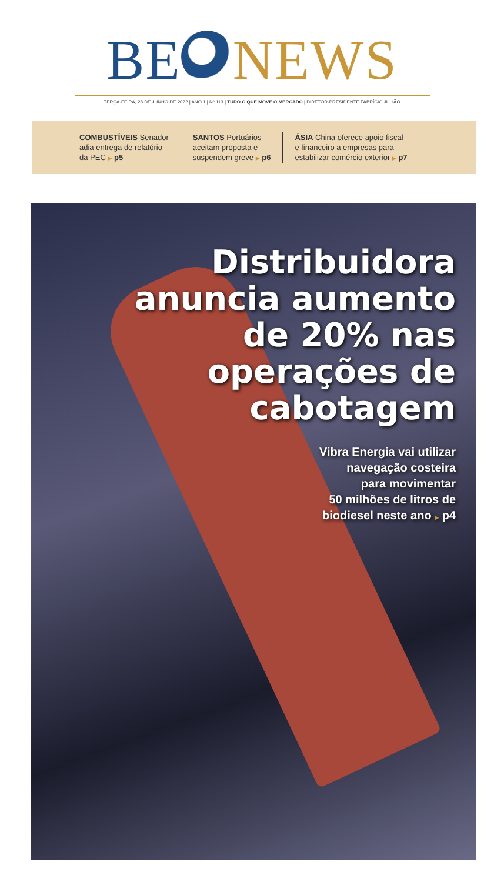BE NEWS
TERÇA-FEIRA, 28 DE JUNHO DE 2022 | ANO 1 | Nº 113 | TUDO O QUE MOVE O MERCADO | DIRETOR-PRESIDENTE FABRÍCIO JULIÃO
COMBUSTÍVEIS Senador
adia entrega de relatório
da PEC ▶ p5
SANTOS Portuários
aceitam proposta e
suspendem greve ▶ p6
ÁSIA China oferece apoio fiscal
e financeiro a empresas para
estabilizar comércio exterior ▶ p7
Distribuidora
anuncia aumento
de 20% nas
operações de
cabotagem
Vibra Energia vai utilizar
navegação costeira
para movimentar
50 milhões de litros de
biodiesel neste ano ▶ p4